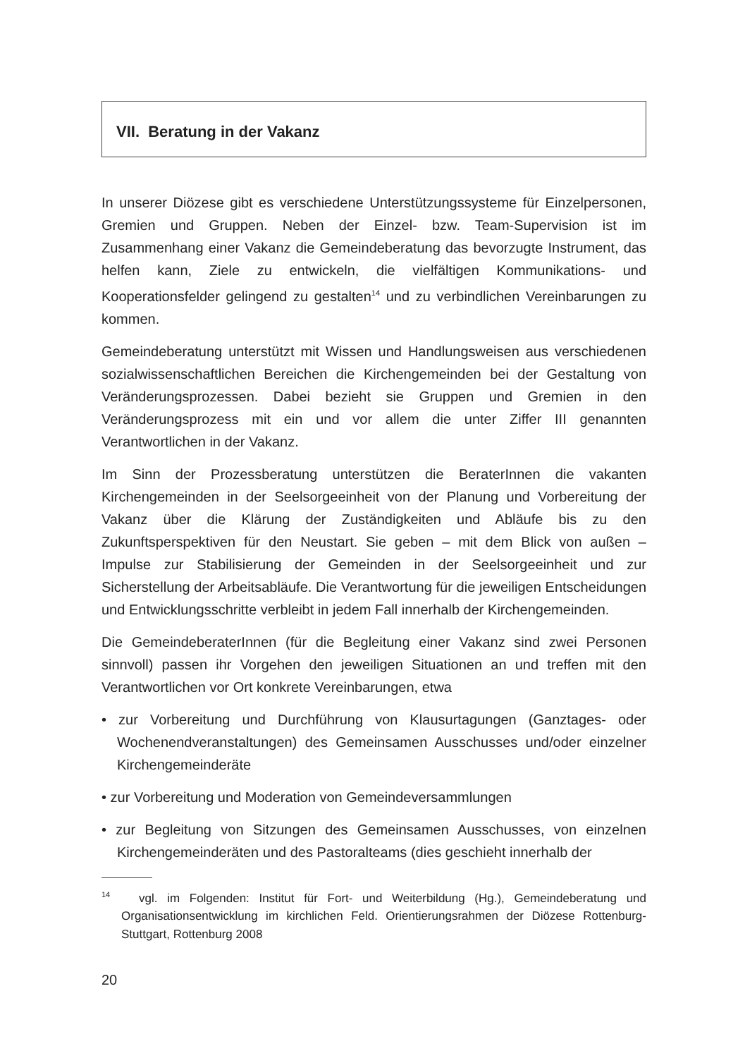VII. Beratung in der Vakanz
In unserer Diözese gibt es verschiedene Unterstützungssysteme für Einzelpersonen, Gremien und Gruppen. Neben der Einzel- bzw. Team-Supervision ist im Zusammenhang einer Vakanz die Gemeindeberatung das bevorzugte Instrument, das helfen kann, Ziele zu entwickeln, die vielfältigen Kommunikations- und Kooperationsfelder gelingend zu gestalten<sup>14</sup> und zu verbindlichen Vereinbarungen zu kommen.
Gemeindeberatung unterstützt mit Wissen und Handlungsweisen aus verschiedenen sozialwissenschaftlichen Bereichen die Kirchengemeinden bei der Gestaltung von Veränderungsprozessen. Dabei bezieht sie Gruppen und Gremien in den Veränderungsprozess mit ein und vor allem die unter Ziffer III genannten Verantwortlichen in der Vakanz.
Im Sinn der Prozessberatung unterstützen die BeraterInnen die vakanten Kirchengemeinden in der Seelsorgeeinheit von der Planung und Vorbereitung der Vakanz über die Klärung der Zuständigkeiten und Abläufe bis zu den Zukunftsperspektiven für den Neustart. Sie geben – mit dem Blick von außen – Impulse zur Stabilisierung der Gemeinden in der Seelsorgeeinheit und zur Sicherstellung der Arbeitsabläufe. Die Verantwortung für die jeweiligen Entscheidungen und Entwicklungsschritte verbleibt in jedem Fall innerhalb der Kirchengemeinden.
Die GemeindeberaterInnen (für die Begleitung einer Vakanz sind zwei Personen sinnvoll) passen ihr Vorgehen den jeweiligen Situationen an und treffen mit den Verantwortlichen vor Ort konkrete Vereinbarungen, etwa
• zur Vorbereitung und Durchführung von Klausurtagungen (Ganztages- oder Wochenendveranstaltungen) des Gemeinsamen Ausschusses und/oder einzelner Kirchengemeinderäte
• zur Vorbereitung und Moderation von Gemeindeversammlungen
• zur Begleitung von Sitzungen des Gemeinsamen Ausschusses, von einzelnen Kirchengemeinderäten und des Pastoralteams (dies geschieht innerhalb der
<sup>14</sup> vgl. im Folgenden: Institut für Fort- und Weiterbildung (Hg.), Gemeindeberatung und Organisationsentwicklung im kirchlichen Feld. Orientierungsrahmen der Diözese Rottenburg-Stuttgart, Rottenburg 2008
20